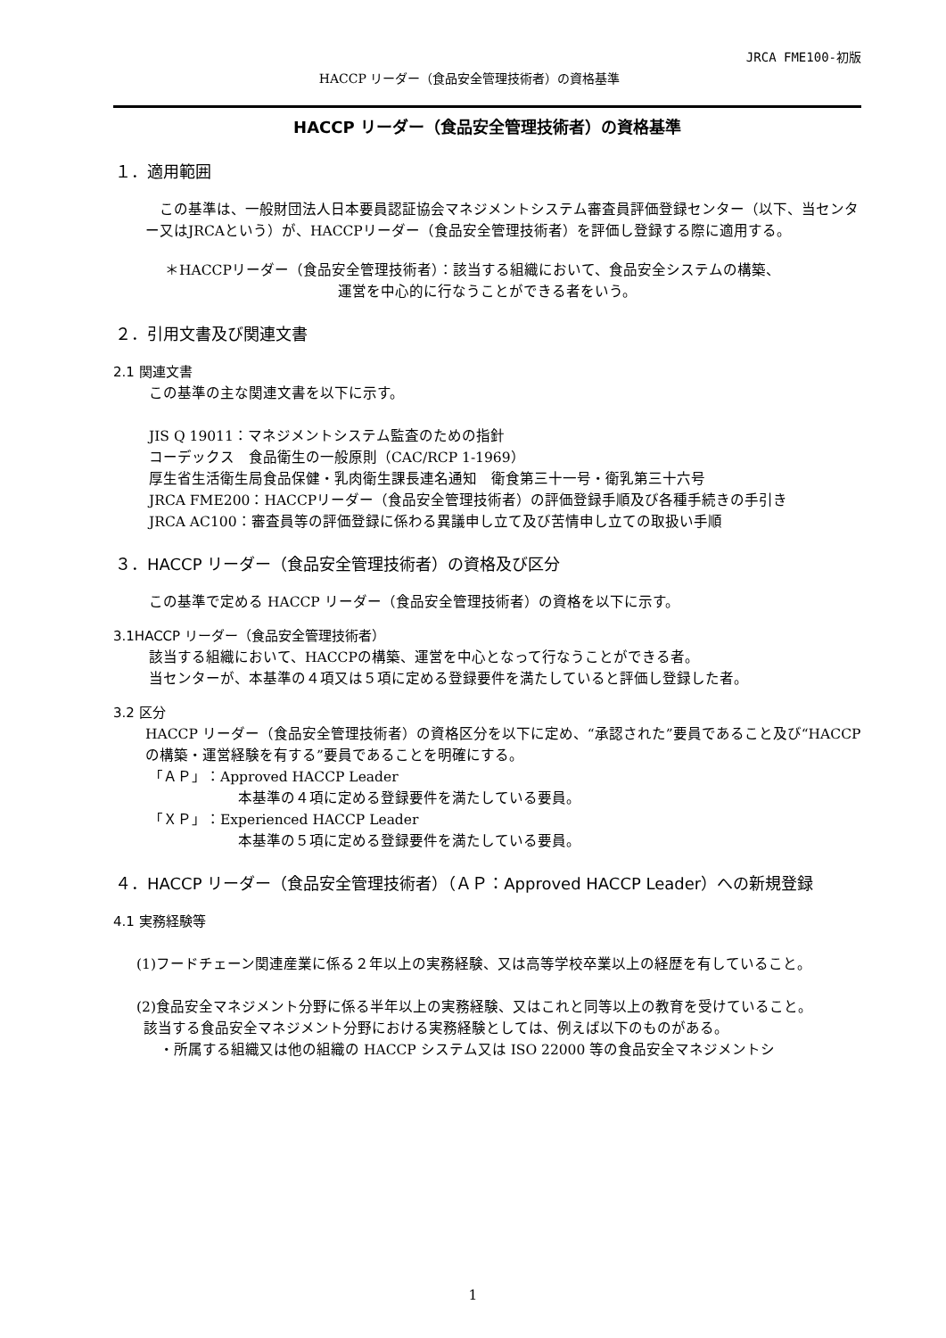JRCA FME100-初版
HACCP リーダー（食品安全管理技術者）の資格基準
HACCP リーダー（食品安全管理技術者）の資格基準
１．適用範囲
この基準は、一般財団法人日本要員認証協会マネジメントシステム審査員評価登録センター（以下、当センター又はJRCAという）が、HACCPリーダー（食品安全管理技術者）を評価し登録する際に適用する。
＊HACCPリーダー（食品安全管理技術者）：該当する組織において、食品安全システムの構築、
運営を中心的に行なうことができる者をいう。
２．引用文書及び関連文書
2.1 関連文書
この基準の主な関連文書を以下に示す。
JIS Q 19011：マネジメントシステム監査のための指針
コーデックス　食品衛生の一般原則（CAC/RCP 1-1969）
厚生省生活衛生局食品保健・乳肉衛生課長連名通知　衛食第三十一号・衛乳第三十六号
JRCA FME200：HACCPリーダー（食品安全管理技術者）の評価登録手順及び各種手続きの手引き
JRCA AC100：審査員等の評価登録に係わる異議申し立て及び苦情申し立ての取扱い手順
３．HACCP リーダー（食品安全管理技術者）の資格及び区分
この基準で定める HACCP リーダー（食品安全管理技術者）の資格を以下に示す。
3.1HACCP リーダー（食品安全管理技術者）
該当する組織において、HACCPの構築、運営を中心となって行なうことができる者。
当センターが、本基準の４項又は５項に定める登録要件を満たしていると評価し登録した者。
3.2 区分
HACCP リーダー（食品安全管理技術者）の資格区分を以下に定め、“承認された”要員であること及び“HACCP の構築・運営経験を有する”要員であることを明確にする。
「ＡＰ」：Approved HACCP Leader
本基準の４項に定める登録要件を満たしている要員。
「ＸＰ」：Experienced HACCP Leader
本基準の５項に定める登録要件を満たしている要員。
４．HACCP リーダー（食品安全管理技術者）（ＡＰ：Approved HACCP Leader）への新規登録
4.1 実務経験等
(1)フードチェーン関連産業に係る２年以上の実務経験、又は高等学校卒業以上の経歴を有していること。
(2)食品安全マネジメント分野に係る半年以上の実務経験、又はこれと同等以上の教育を受けていること。
該当する食品安全マネジメント分野における実務経験としては、例えば以下のものがある。
・所属する組織又は他の組織の HACCP システム又は ISO 22000 等の食品安全マネジメントシ
1